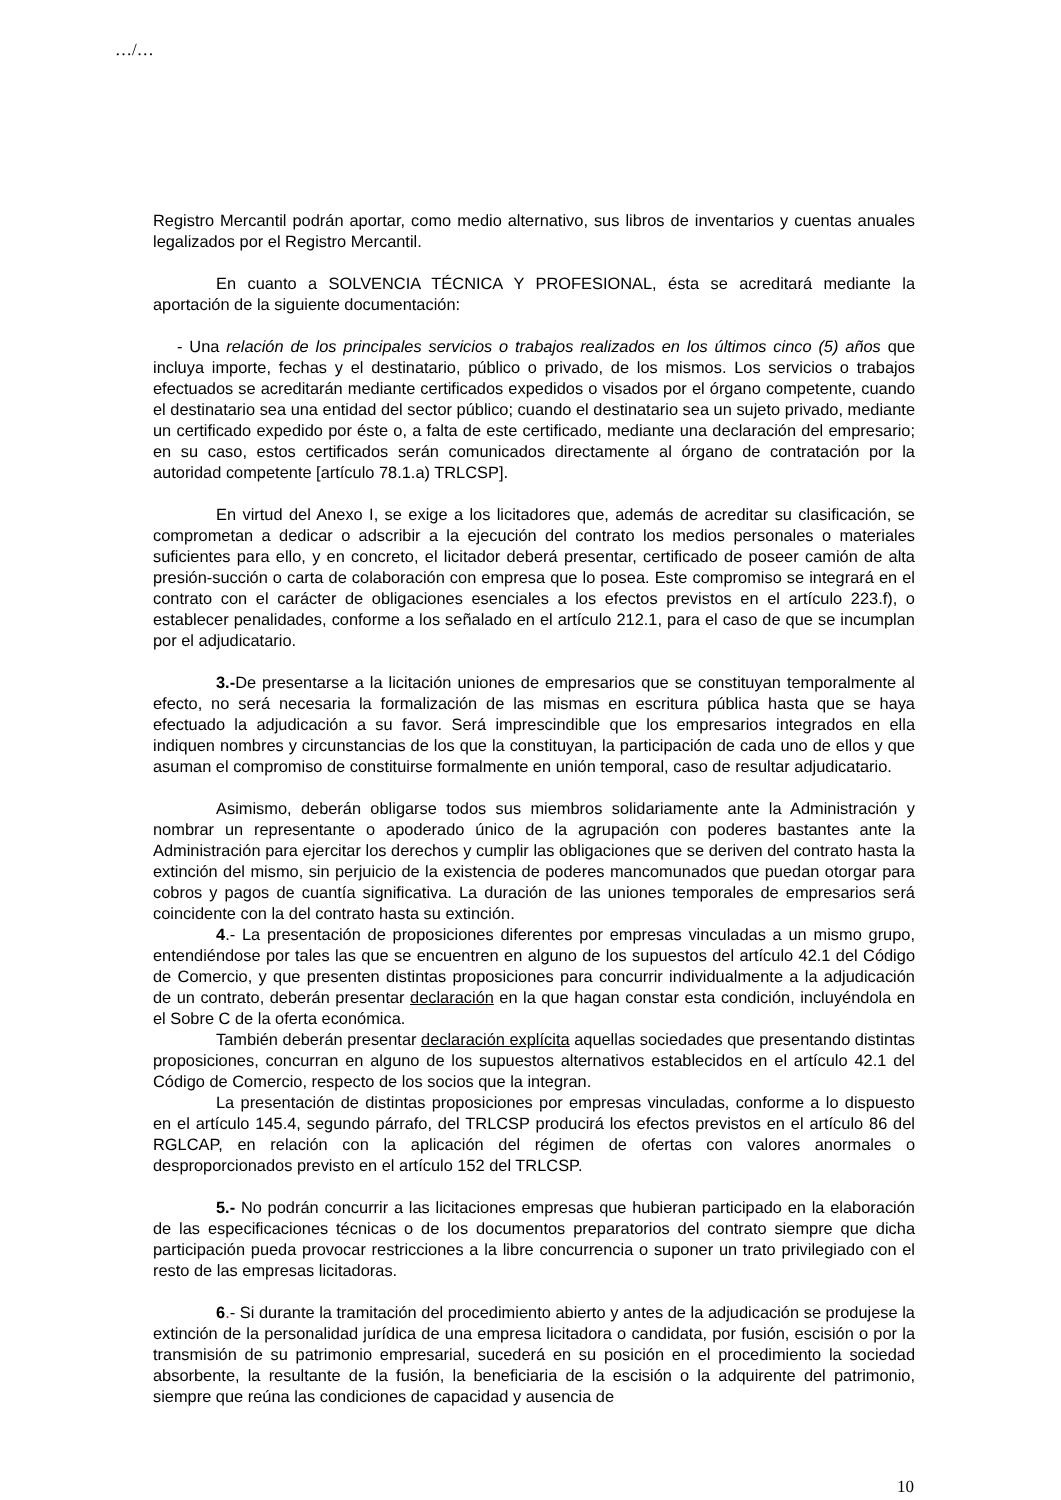…/…
Registro Mercantil podrán aportar, como medio alternativo, sus libros de inventarios y cuentas anuales legalizados por el Registro Mercantil.
En cuanto a SOLVENCIA TÉCNICA Y PROFESIONAL, ésta se acreditará mediante la aportación de la siguiente documentación:
- Una relación de los principales servicios o trabajos realizados en los últimos cinco (5) años que incluya importe, fechas y el destinatario, público o privado, de los mismos. Los servicios o trabajos efectuados se acreditarán mediante certificados expedidos o visados por el órgano competente, cuando el destinatario sea una entidad del sector público; cuando el destinatario sea un sujeto privado, mediante un certificado expedido por éste o, a falta de este certificado, mediante una declaración del empresario; en su caso, estos certificados serán comunicados directamente al órgano de contratación por la autoridad competente [artículo 78.1.a) TRLCSP].
En virtud del Anexo I, se exige a los licitadores que, además de acreditar su clasificación, se comprometan a dedicar o adscribir a la ejecución del contrato los medios personales o materiales suficientes para ello, y en concreto, el licitador deberá presentar, certificado de poseer camión de alta presión-succión o carta de colaboración con empresa que lo posea. Este compromiso se integrará en el contrato con el carácter de obligaciones esenciales a los efectos previstos en el artículo 223.f), o establecer penalidades, conforme a los señalado en el artículo 212.1, para el caso de que se incumplan por el adjudicatario.
3.-De presentarse a la licitación uniones de empresarios que se constituyan temporalmente al efecto, no será necesaria la formalización de las mismas en escritura pública hasta que se haya efectuado la adjudicación a su favor. Será imprescindible que los empresarios integrados en ella indiquen nombres y circunstancias de los que la constituyan, la participación de cada uno de ellos y que asuman el compromiso de constituirse formalmente en unión temporal, caso de resultar adjudicatario.
Asimismo, deberán obligarse todos sus miembros solidariamente ante la Administración y nombrar un representante o apoderado único de la agrupación con poderes bastantes ante la Administración para ejercitar los derechos y cumplir las obligaciones que se deriven del contrato hasta la extinción del mismo, sin perjuicio de la existencia de poderes mancomunados que puedan otorgar para cobros y pagos de cuantía significativa. La duración de las uniones temporales de empresarios será coincidente con la del contrato hasta su extinción.
4.- La presentación de proposiciones diferentes por empresas vinculadas a un mismo grupo, entendiéndose por tales las que se encuentren en alguno de los supuestos del artículo 42.1 del Código de Comercio, y que presenten distintas proposiciones para concurrir individualmente a la adjudicación de un contrato, deberán presentar declaración en la que hagan constar esta condición, incluyéndola en el Sobre C de la oferta económica.
También deberán presentar declaración explícita aquellas sociedades que presentando distintas proposiciones, concurran en alguno de los supuestos alternativos establecidos en el artículo 42.1 del Código de Comercio, respecto de los socios que la integran.
La presentación de distintas proposiciones por empresas vinculadas, conforme a lo dispuesto en el artículo 145.4, segundo párrafo, del TRLCSP producirá los efectos previstos en el artículo 86 del RGLCAP, en relación con la aplicación del régimen de ofertas con valores anormales o desproporcionados previsto en el artículo 152 del TRLCSP.
5.- No podrán concurrir a las licitaciones empresas que hubieran participado en la elaboración de las especificaciones técnicas o de los documentos preparatorios del contrato siempre que dicha participación pueda provocar restricciones a la libre concurrencia o suponer un trato privilegiado con el resto de las empresas licitadoras.
6.- Si durante la tramitación del procedimiento abierto y antes de la adjudicación se produjese la extinción de la personalidad jurídica de una empresa licitadora o candidata, por fusión, escisión o por la transmisión de su patrimonio empresarial, sucederá en su posición en el procedimiento la sociedad absorbente, la resultante de la fusión, la beneficiaria de la escisión o la adquirente del patrimonio, siempre que reúna las condiciones de capacidad y ausencia de
10